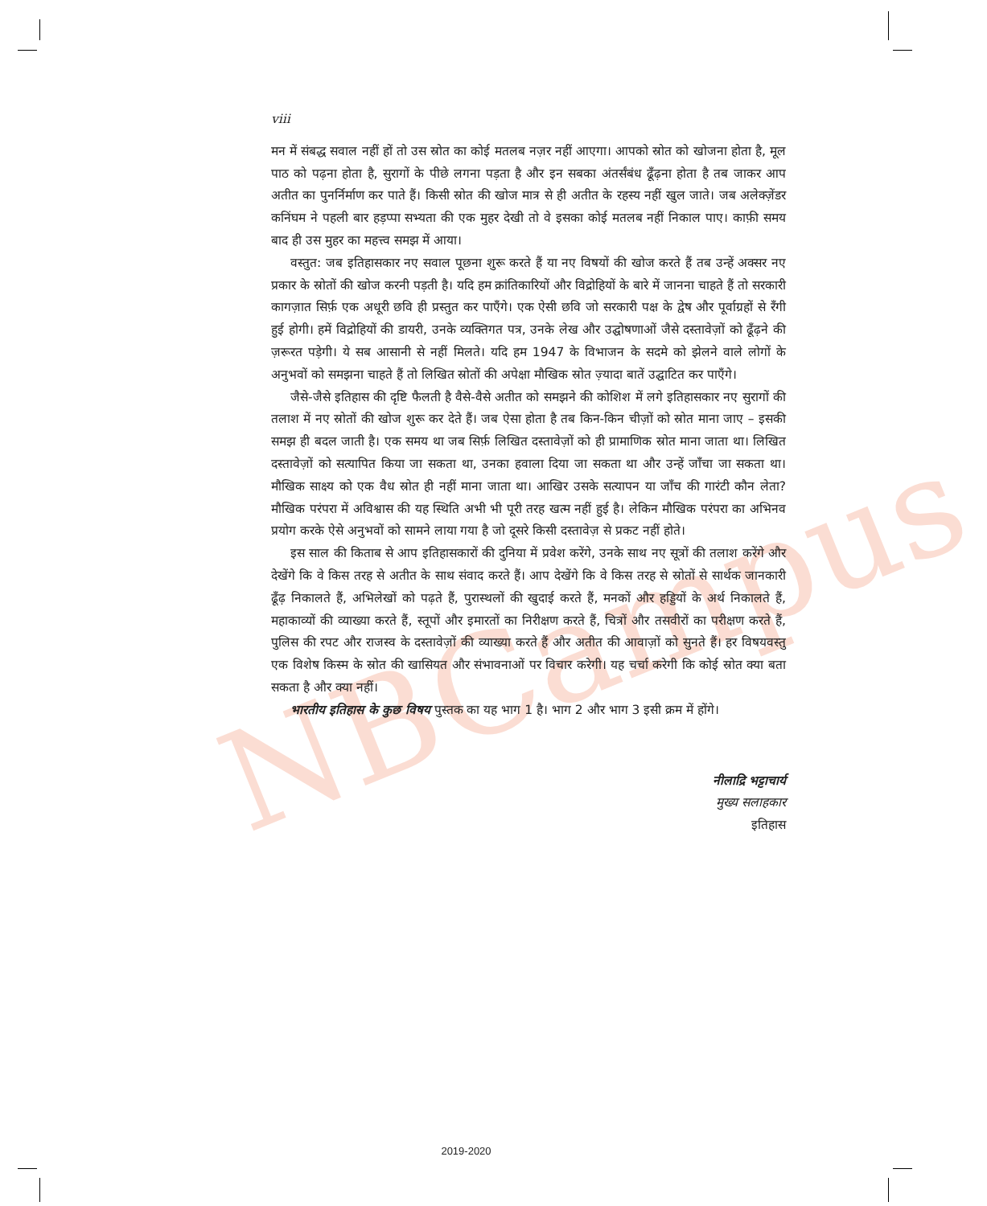NBCampus
viii
मन में संबद्ध सवाल नहीं हों तो उस स्रोत का कोई मतलब नज़र नहीं आएगा। आपको स्रोत को खोजना होता है, मूल पाठ को पढ़ना होता है, सुरागों के पीछे लगना पड़ता है और इन सबका अंतर्संबंध ढूँढ़ना होता है तब जाकर आप अतीत का पुनर्निर्माण कर पाते हैं। किसी स्रोत की खोज मात्र से ही अतीत के रहस्य नहीं खुल जाते। जब अलेक्ज़ेंडर कनिंघम ने पहली बार हड़प्पा सभ्यता की एक मुहर देखी तो वे इसका कोई मतलब नहीं निकाल पाए। काफ़ी समय बाद ही उस मुहर का महत्त्व समझ में आया।
वस्तुत: जब इतिहासकार नए सवाल पूछना शुरू करते हैं या नए विषयों की खोज करते हैं तब उन्हें अक्सर नए प्रकार के स्रोतों की खोज करनी पड़ती है। यदि हम क्रांतिकारियों और विद्रोहियों के बारे में जानना चाहते हैं तो सरकारी कागज़ात सिर्फ़ एक अधूरी छवि ही प्रस्तुत कर पाएँगे। एक ऐसी छवि जो सरकारी पक्ष के द्वेष और पूर्वाग्रहों से रँगी हुई होगी। हमें विद्रोहियों की डायरी, उनके व्यक्तिगत पत्र, उनके लेख और उद्घोषणाओं जैसे दस्तावेज़ों को ढूँढ़ने की ज़रूरत पड़ेगी। ये सब आसानी से नहीं मिलते। यदि हम 1947 के विभाजन के सदमे को झेलने वाले लोगों के अनुभवों को समझना चाहते हैं तो लिखित स्रोतों की अपेक्षा मौखिक स्रोत ज़्यादा बातें उद्घाटित कर पाएँगे।
जैसे-जैसे इतिहास की दृष्टि फैलती है वैसे-वैसे अतीत को समझने की कोशिश में लगे इतिहासकार नए सुरागों की तलाश में नए स्रोतों की खोज शुरू कर देते हैं। जब ऐसा होता है तब किन-किन चीज़ों को स्रोत माना जाए – इसकी समझ ही बदल जाती है। एक समय था जब सिर्फ़ लिखित दस्तावेज़ों को ही प्रामाणिक स्रोत माना जाता था। लिखित दस्तावेज़ों को सत्यापित किया जा सकता था, उनका हवाला दिया जा सकता था और उन्हें जाँचा जा सकता था। मौखिक साक्ष्य को एक वैध स्रोत ही नहीं माना जाता था। आखिर उसके सत्यापन या जाँच की गारंटी कौन लेता? मौखिक परंपरा में अविश्वास की यह स्थिति अभी भी पूरी तरह खत्म नहीं हुई है। लेकिन मौखिक परंपरा का अभिनव प्रयोग करके ऐसे अनुभवों को सामने लाया गया है जो दूसरे किसी दस्तावेज़ से प्रकट नहीं होते।
इस साल की किताब से आप इतिहासकारों की दुनिया में प्रवेश करेंगे, उनके साथ नए सूत्रों की तलाश करेंगे और देखेंगे कि वे किस तरह से अतीत के साथ संवाद करते हैं। आप देखेंगे कि वे किस तरह से स्रोतों से सार्थक जानकारी ढूँढ़ निकालते हैं, अभिलेखों को पढ़ते हैं, पुरास्थलों की खुदाई करते हैं, मनकों और हड्डियों के अर्थ निकालते हैं, महाकाव्यों की व्याख्या करते हैं, स्तूपों और इमारतों का निरीक्षण करते हैं, चित्रों और तसवीरों का परीक्षण करते हैं, पुलिस की रपट और राजस्व के दस्तावेज़ों की व्याख्या करते हैं और अतीत की आवाज़ों को सुनते हैं। हर विषयवस्तु एक विशेष किस्म के स्रोत की खासियत और संभावनाओं पर विचार करेगी। यह चर्चा करेगी कि कोई स्रोत क्या बता सकता है और क्या नहीं।
भारतीय इतिहास के कुछ विषय पुस्तक का यह भाग 1 है। भाग 2 और भाग 3 इसी क्रम में होंगे।
नीलाद्रि भट्टाचार्य
मुख्य सलाहकार
इतिहास
2019-2020